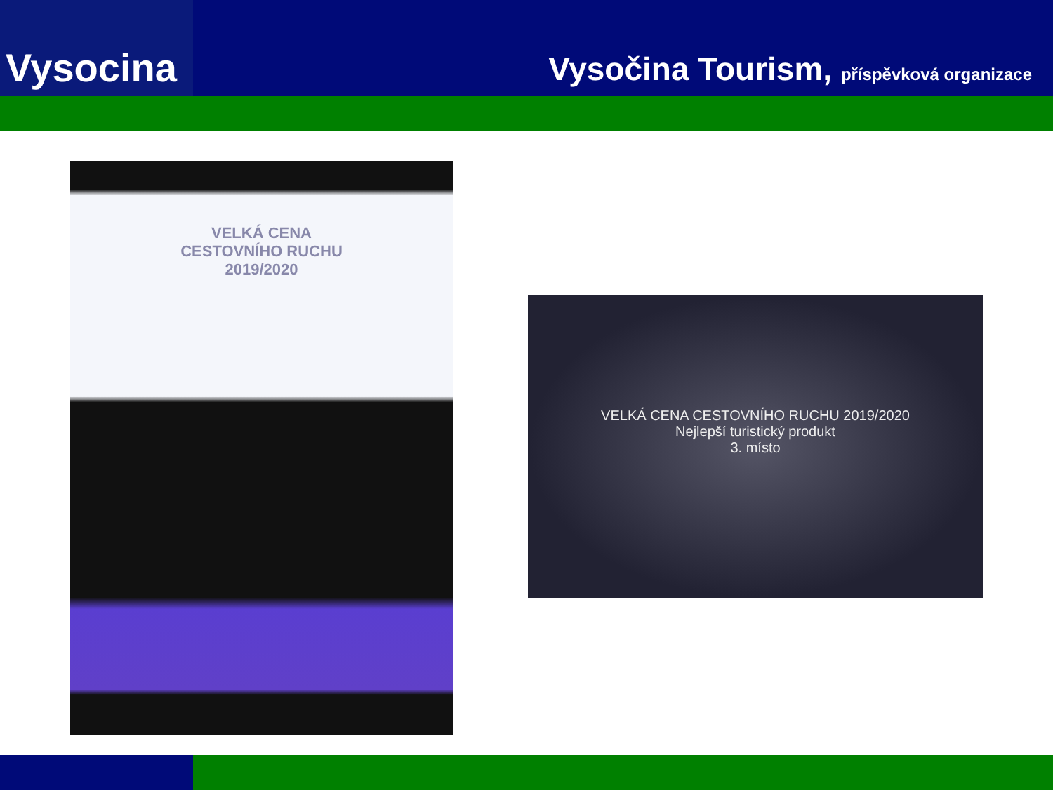Vysocina
Vysočina Tourism, příspěvková organizace
VELKÁ CENA
CESTOVNÍHO RUCHU
2019/2020
VELKÁ CENA CESTOVNÍHO RUCHU 2019/2020
Nejlepší turistický produkt
3. místo